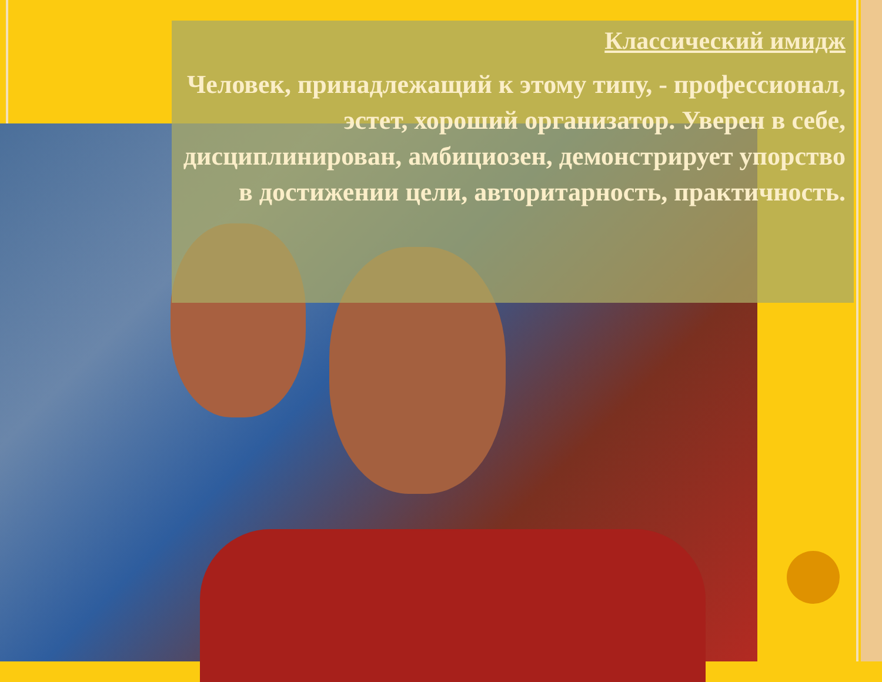Классический имидж
Человек, принадлежащий к этому типу, - профессионал, эстет, хороший организатор. Уверен в себе, дисциплинирован, амбициозен, демонстрирует упорство в достижении цели, авторитарность, практичность.